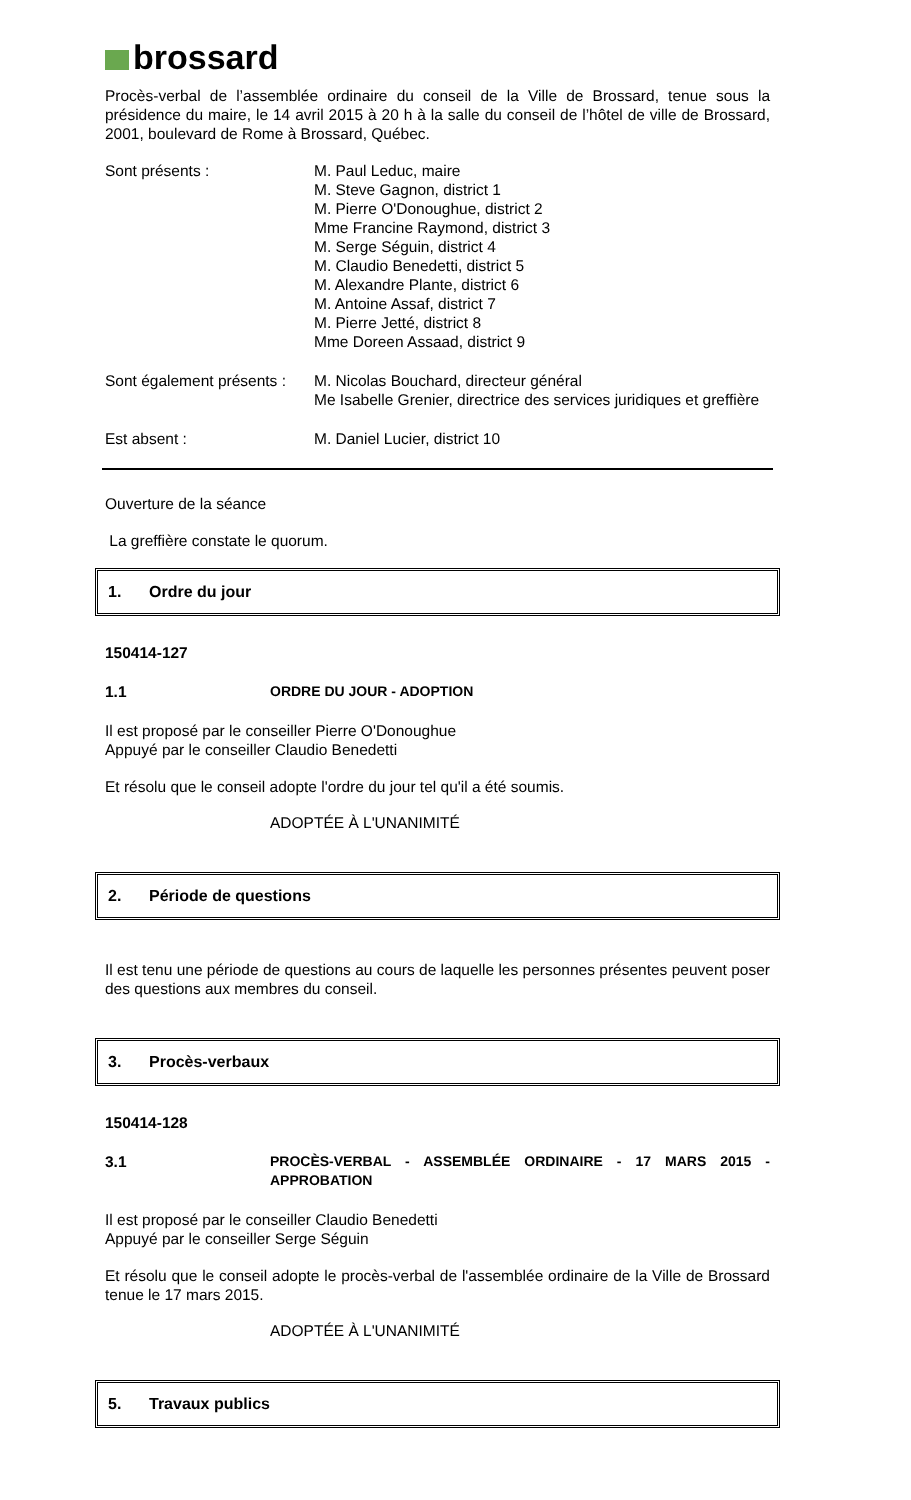brossard
Procès-verbal de l’assemblée ordinaire du conseil de la Ville de Brossard, tenue sous la présidence du maire, le 14 avril 2015 à 20 h à la salle du conseil de l’hôtel de ville de Brossard, 2001, boulevard de Rome à Brossard, Québec.
Sont présents : M. Paul Leduc, maire
M. Steve Gagnon, district 1
M. Pierre O'Donoughue, district 2
Mme Francine Raymond, district 3
M. Serge Séguin, district 4
M. Claudio Benedetti, district 5
M. Alexandre Plante, district 6
M. Antoine Assaf, district 7
M. Pierre Jetté, district 8
Mme Doreen Assaad, district 9
Sont également présents :
M. Nicolas Bouchard, directeur général
Me Isabelle Grenier, directrice des services juridiques et greffière
Est absent : M. Daniel Lucier, district 10
Ouverture de la séance
La greffière constate le quorum.
1. Ordre du jour
150414-127
1.1 ORDRE DU JOUR - ADOPTION
Il est proposé par le conseiller Pierre O'Donoughue
Appuyé par le conseiller Claudio Benedetti
Et résolu que le conseil adopte l'ordre du jour tel qu'il a été soumis.
ADOPTÉE À L'UNANIMITÉ
2. Période de questions
Il est tenu une période de questions au cours de laquelle les personnes présentes peuvent poser des questions aux membres du conseil.
3. Procès-verbaux
150414-128
3.1 PROCÈS-VERBAL - ASSEMBLÉE ORDINAIRE - 17 MARS 2015 - APPROBATION
Il est proposé par le conseiller Claudio Benedetti
Appuyé par le conseiller Serge Séguin
Et résolu que le conseil adopte le procès-verbal de l'assemblée ordinaire de la Ville de Brossard tenue le 17 mars 2015.
ADOPTÉE À L'UNANIMITÉ
5. Travaux publics